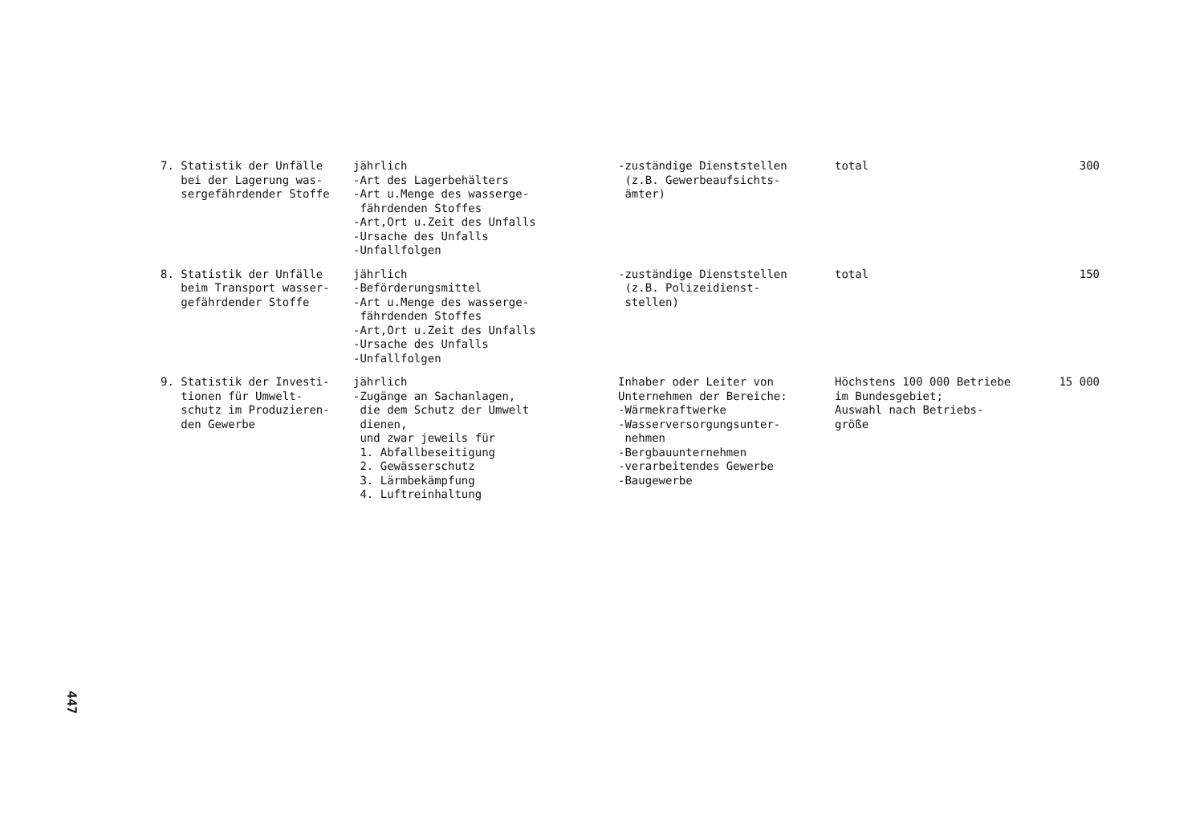| 7. Statistik der Unfälle bei der Lagerung was- sergefährdender Stoffe | jährlich -Art des Lagerbehälters -Art u.Menge des wasserge- fährdenden Stoffes -Art,Ort u.Zeit des Unfalls -Ursache des Unfalls -Unfallfolgen | -zuständige Dienststellen (z.B. Gewerbeaufsichts- ämter) | total | 300 |
| 8. Statistik der Unfälle beim Transport wasser- gefährdender Stoffe | jährlich -Beförderungsmittel -Art u.Menge des wasserge- fährdenden Stoffes -Art,Ort u.Zeit des Unfalls -Ursache des Unfalls -Unfallfolgen | -zuständige Dienststellen (z.B. Polizeidienst- stellen) | total | 150 |
| 9. Statistik der Investi- tionen für Umwelt- schutz im Produzieren- den Gewerbe | jährlich -Zugänge an Sachanlagen, die dem Schutz der Umwelt dienen, und zwar jeweils für 1. Abfallbeseitigung 2. Gewässerschutz 3. Lärmbekämpfung 4. Luftreinhaltung | Inhaber oder Leiter von Unternehmen der Bereiche: -Wärmekraftwerke -Wasserversorgungsunter- nehmen -Bergbauunternehmen -verarbeitendes Gewerbe -Baugewerbe | Höchstens 100 000 Betriebe im Bundesgebiet; Auswahl nach Betriebs- größe | 15 000 |
447